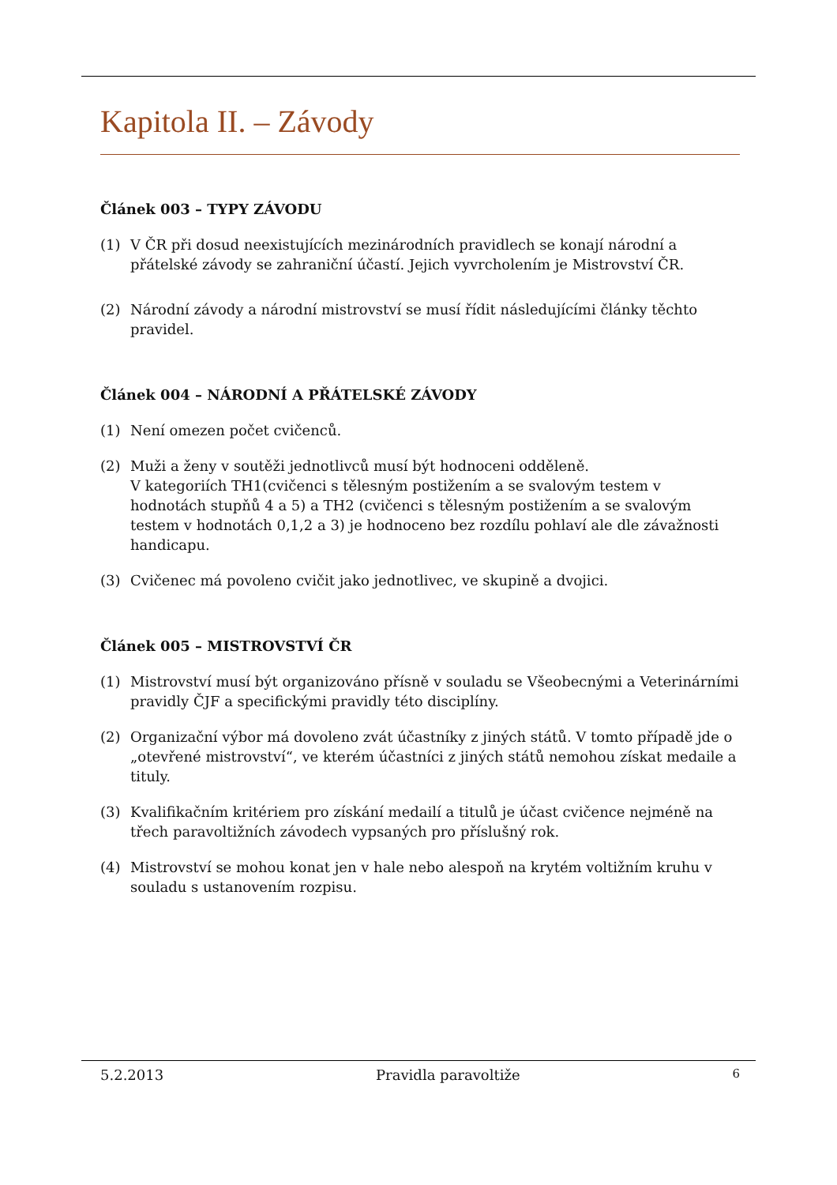Kapitola II. – Závody
Článek 003 – TYPY ZÁVODU
(1) V ČR při dosud neexistujících mezinárodních pravidlech se konají národní a přátelské závody se zahraniční účastí. Jejich vyvrcholením je Mistrovství ČR.
(2) Národní závody a národní mistrovství se musí řídit následujícími články těchto pravidel.
Článek 004 – NÁRODNÍ A PŘÁTELSKÉ ZÁVODY
(1) Není omezen počet cvičenců.
(2) Muži a ženy v soutěži jednotlivců musí být hodnoceni odděleně.
V kategoriích TH1(cvičenci s tělesným postižením a se svalovým testem v hodnotách stupňů 4 a 5) a TH2 (cvičenci s tělesným postižením a se svalovým testem v hodnotách 0,1,2 a 3) je hodnoceno bez rozdílu pohlaví ale dle závažnosti handicapu.
(3) Cvičenec má povoleno cvičit jako jednotlivec, ve skupině a dvojici.
Článek 005 – MISTROVSTVÍ ČR
(1) Mistrovství musí být organizováno přísně v souladu se Všeobecnými a Veterinárními pravidly ČJF a specifickými pravidly této disciplíny.
(2) Organizační výbor má dovoleno zvát účastníky z jiných států. V tomto případě jde o „otevřené mistrovství“, ve kterém účastníci z jiných států nemohou získat medaile a tituly.
(3) Kvalifikačním kritériem pro získání medailí a titulů je účast cvičence nejméně na třech paravoltižních závodech vypsaných pro příslušný rok.
(4) Mistrovství se mohou konat jen v hale nebo alespoň na krytém voltižním kruhu v souladu s ustanovením rozpisu.
5.2.2013 Pravidla paravoltiže 6